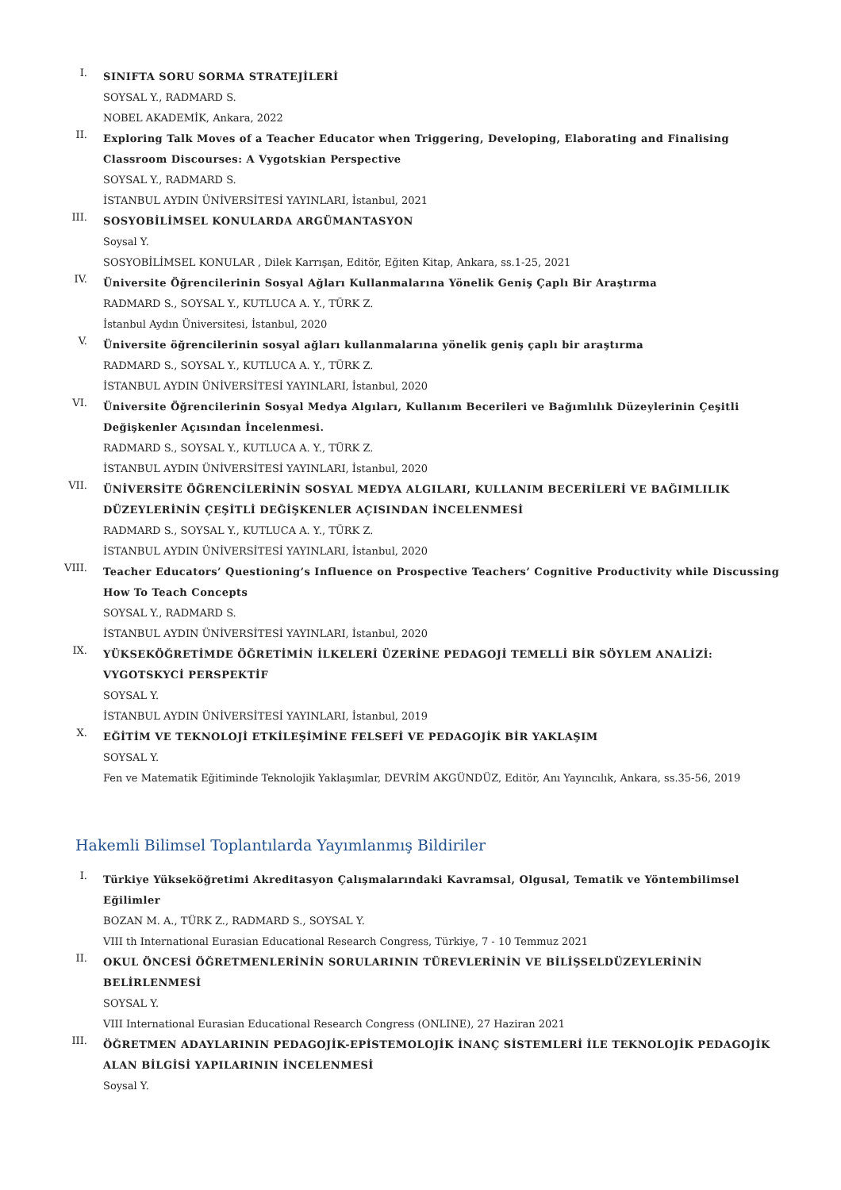I.
SINIFTA SORU SORMA STRATEJİLERİ
SOYSAL Y., RADMARD S.
NOBEL AKADEMİK, Ankara, 2022
II.
Exploring Talk Moves of a Teacher Educator when Triggering, Developing, Elaborating and Finalising Classroom Discourses: A Vygotskian Perspective
SOYSAL Y., RADMARD S.
İSTANBUL AYDIN ÜNİVERSİTESİ YAYINLARI, İstanbul, 2021
III.
SOSYOBİLİMSEL KONULARDA ARGÜMANTASYON
Soysal Y.
SOSYOBİLİMSEL KONULAR , Dilek Karrışan, Editör, Eğiten Kitap, Ankara, ss.1-25, 2021
IV.
Üniversite Öğrencilerinin Sosyal Ağları Kullanmalarına Yönelik Geniş Çaplı Bir Araştırma
RADMARD S., SOYSAL Y., KUTLUCA A. Y., TÜRK Z.
İstanbul Aydın Üniversitesi, İstanbul, 2020
V.
Üniversite öğrencilerinin sosyal ağları kullanmalarına yönelik geniş çaplı bir araştırma
RADMARD S., SOYSAL Y., KUTLUCA A. Y., TÜRK Z.
İSTANBUL AYDIN ÜNİVERSİTESİ YAYINLARI, İstanbul, 2020
VI.
Üniversite Öğrencilerinin Sosyal Medya Algıları, Kullanım Becerileri ve Bağımlılık Düzeylerinin Çeşitli Değişkenler Açısından İncelenmesi.
RADMARD S., SOYSAL Y., KUTLUCA A. Y., TÜRK Z.
İSTANBUL AYDIN ÜNİVERSİTESİ YAYINLARI, İstanbul, 2020
VII.
ÜNİVERSİTE ÖĞRENCİLERİNİN SOSYAL MEDYA ALGILARI, KULLANIM BECERİLERİ VE BAĞIMLILIK DÜZEYLERİNİN ÇEŞİTLİ DEĞİŞKENLER AÇISINDAN İNCELENMESİ
RADMARD S., SOYSAL Y., KUTLUCA A. Y., TÜRK Z.
İSTANBUL AYDIN ÜNİVERSİTESİ YAYINLARI, İstanbul, 2020
VIII.
Teacher Educators’ Questioning’s Influence on Prospective Teachers’ Cognitive Productivity while Discussing How To Teach Concepts
SOYSAL Y., RADMARD S.
İSTANBUL AYDIN ÜNİVERSİTESİ YAYINLARI, İstanbul, 2020
IX.
YÜKSEKÖĞRETİMDE ÖĞRETİMİN İLKELERİ ÜZERİNE PEDAGOJİ TEMELLİ BİR SÖYLEM ANALİZİ: VYGOTSKYCİ PERSPEKTİF
SOYSAL Y.
İSTANBUL AYDIN ÜNİVERSİTESİ YAYINLARI, İstanbul, 2019
X.
EĞİTİM VE TEKNOLOJİ ETKİLEŞİMİNE FELSEFİ VE PEDAGOJİK BİR YAKLAŞIM
SOYSAL Y.
Fen ve Matematik Eğitiminde Teknolojik Yaklaşımlar, DEVRİM AKGÜNDÜZ, Editör, Anı Yayıncılık, Ankara, ss.35-56, 2019
Hakemli Bilimsel Toplantılarda Yayımlanmış Bildiriler
I.
Türkiye Yükseköğretimi Akreditasyon Çalışmalarındaki Kavramsal, Olgusal, Tematik ve Yöntembilimsel Eğilimler
BOZAN M. A., TÜRK Z., RADMARD S., SOYSAL Y.
VIII th International Eurasian Educational Research Congress, Türkiye, 7 - 10 Temmuz 2021
II.
OKUL ÖNCESİ ÖĞRETMENLERİNİN SORULARININ TÜREVLERİNİN VE BİLİŞSELDÜZEYLERİNİN BELİRLENMESİ
SOYSAL Y.
VIII International Eurasian Educational Research Congress (ONLINE), 27 Haziran 2021
III.
ÖĞRETMEN ADAYLARININ PEDAGOJİK-EPİSTEMOLOJİK İNANÇ SİSTEMLERİ İLE TEKNOLOJİK PEDAGOJİK ALAN BİLGİSİ YAPILARININ İNCELENMESİ
Soysal Y.